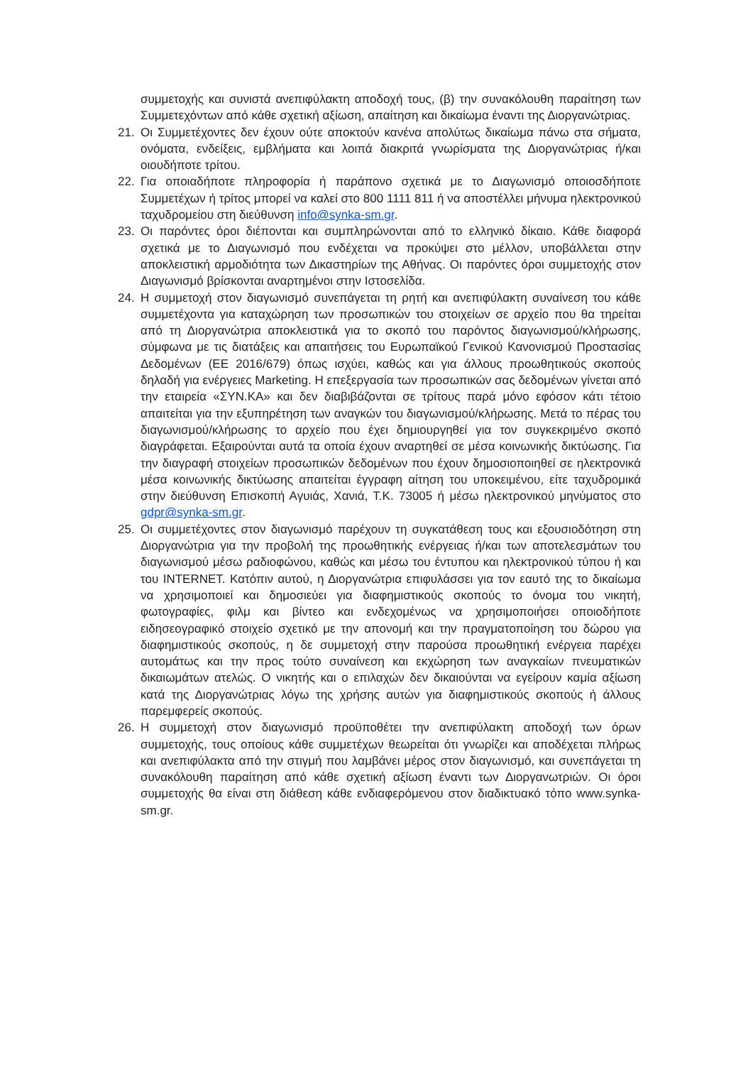συμμετοχής και συνιστά ανεπιφύλακτη αποδοχή τους, (β) την συνακόλουθη παραίτηση των Συμμετεχόντων από κάθε σχετική αξίωση, απαίτηση και δικαίωμα έναντι της Διοργανώτριας.
21. Οι Συμμετέχοντες δεν έχουν ούτε αποκτούν κανένα απολύτως δικαίωμα πάνω στα σήματα, ονόματα, ενδείξεις, εμβλήματα και λοιπά διακριτά γνωρίσματα της Διοργανώτριας ή/και οιουδήποτε τρίτου.
22. Για οποιαδήποτε πληροφορία ή παράπονο σχετικά με το Διαγωνισμό οποιοσδήποτε Συμμετέχων ή τρίτος μπορεί να καλεί στο 800 1111 811 ή να αποστέλλει μήνυμα ηλεκτρονικού ταχυδρομείου στη διεύθυνση info@synka-sm.gr.
23. Οι παρόντες όροι διέπονται και συμπληρώνονται από το ελληνικό δίκαιο. Κάθε διαφορά σχετικά με το Διαγωνισμό που ενδέχεται να προκύψει στο μέλλον, υποβάλλεται στην αποκλειστική αρμοδιότητα των Δικαστηρίων της Αθήνας. Οι παρόντες όροι συμμετοχής στον Διαγωνισμό βρίσκονται αναρτημένοι στην Ιστοσελίδα.
24. Η συμμετοχή στον διαγωνισμό συνεπάγεται τη ρητή και ανεπιφύλακτη συναίνεση του κάθε συμμετέχοντα για καταχώρηση των προσωπικών του στοιχείων σε αρχείο που θα τηρείται από τη Διοργανώτρια αποκλειστικά για το σκοπό του παρόντος διαγωνισμού/κλήρωσης, σύμφωνα με τις διατάξεις και απαιτήσεις του Ευρωπαϊκού Γενικού Κανονισμού Προστασίας Δεδομένων (ΕΕ 2016/679) όπως ισχύει, καθώς και για άλλους προωθητικούς σκοπούς δηλαδή για ενέργειες Marketing. Η επεξεργασία των προσωπικών σας δεδομένων γίνεται από την εταιρεία «ΣΥΝ.ΚΑ» και δεν διαβιβάζονται σε τρίτους παρά μόνο εφόσον κάτι τέτοιο απαιτείται για την εξυπηρέτηση των αναγκών του διαγωνισμού/κλήρωσης. Μετά το πέρας του διαγωνισμού/κλήρωσης το αρχείο που έχει δημιουργηθεί για τον συγκεκριμένο σκοπό διαγράφεται. Εξαιρούνται αυτά τα οποία έχουν αναρτηθεί σε μέσα κοινωνικής δικτύωσης. Για την διαγραφή στοιχείων προσωπικών δεδομένων που έχουν δημοσιοποιηθεί σε ηλεκτρονικά μέσα κοινωνικής δικτύωσης απαιτείται έγγραφη αίτηση του υποκειμένου, είτε ταχυδρομικά στην διεύθυνση Επισκοπή Αγυιάς, Χανιά, Τ.Κ. 73005 ή μέσω ηλεκτρονικού μηνύματος στο gdpr@synka-sm.gr.
25. Οι συμμετέχοντες στον διαγωνισμό παρέχουν τη συγκατάθεση τους και εξουσιοδότηση στη Διοργανώτρια για την προβολή της προωθητικής ενέργειας ή/και των αποτελεσμάτων του διαγωνισμού μέσω ραδιοφώνου, καθώς και μέσω του έντυπου και ηλεκτρονικού τύπου ή και του INTERNET. Κατόπιν αυτού, η Διοργανώτρια επιφυλάσσει για τον εαυτό της το δικαίωμα να χρησιμοποιεί και δημοσιεύει για διαφημιστικούς σκοπούς το όνομα του νικητή, φωτογραφίες, φιλμ και βίντεο και ενδεχομένως να χρησιμοποιήσει οποιοδήποτε ειδησεογραφικό στοιχείο σχετικό με την απονομή και την πραγματοποίηση του δώρου για διαφημιστικούς σκοπούς, η δε συμμετοχή στην παρούσα προωθητική ενέργεια παρέχει αυτομάτως και την προς τούτο συναίνεση και εκχώρηση των αναγκαίων πνευματικών δικαιωμάτων ατελώς. Ο νικητής και ο επιλαχών δεν δικαιούνται να εγείρουν καμία αξίωση κατά της Διοργανώτριας λόγω της χρήσης αυτών για διαφημιστικούς σκοπούς ή άλλους παρεμφερείς σκοπούς.
26. Η συμμετοχή στον διαγωνισμό προϋποθέτει την ανεπιφύλακτη αποδοχή των όρων συμμετοχής, τους οποίους κάθε συμμετέχων θεωρείται ότι γνωρίζει και αποδέχεται πλήρως και ανεπιφύλακτα από την στιγμή που λαμβάνει μέρος στον διαγωνισμό, και συνεπάγεται τη συνακόλουθη παραίτηση από κάθε σχετική αξίωση έναντι των Διοργανωτριών. Οι όροι συμμετοχής θα είναι στη διάθεση κάθε ενδιαφερόμενου στον διαδικτυακό τόπο www.synka-sm.gr.